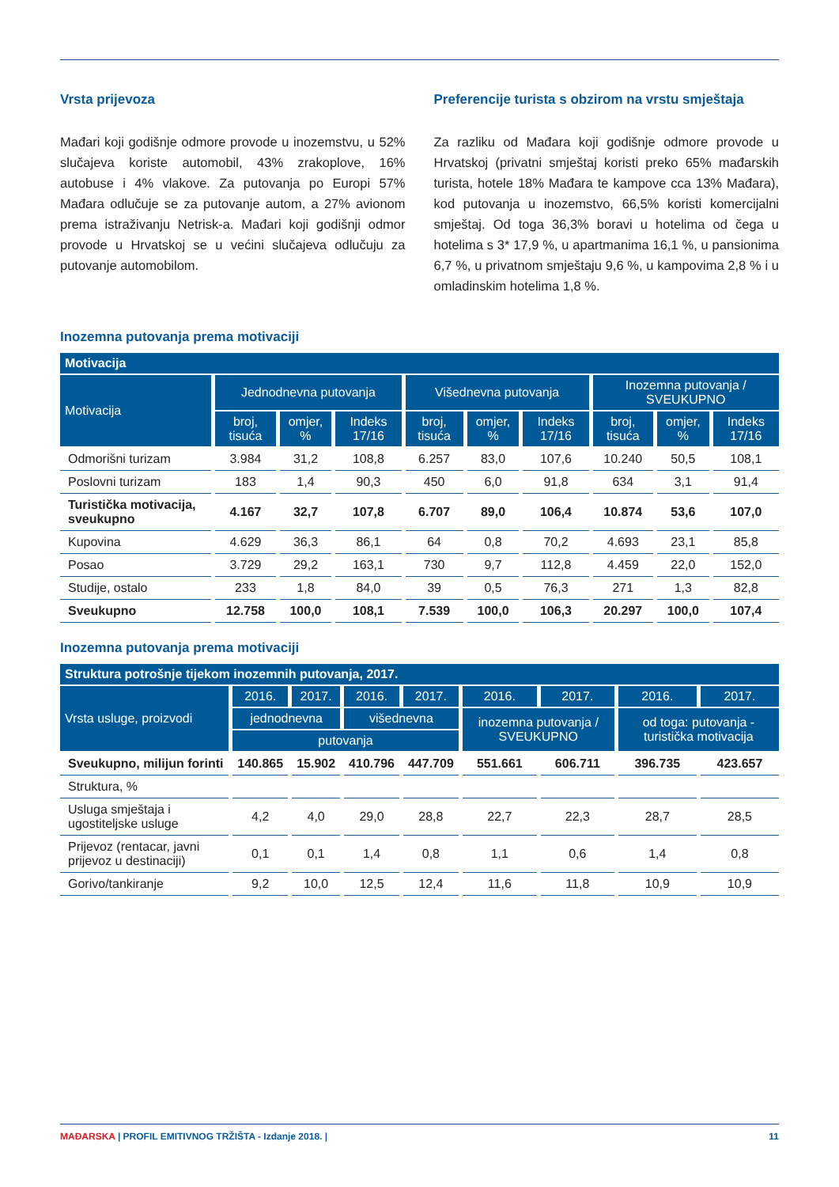Vrsta prijevoza
Mađari koji godišnje odmore provode u inozemstvu, u 52% slučajeva koriste automobil, 43% zrakoplove, 16% autobuse i 4% vlakove. Za putovanja po Europi 57% Mađara odlučuje se za putovanje autom, a 27% avionom prema istraživanju Netrisk-a. Mađari koji godišnji odmor provode u Hrvatskoj se u većini slučajeva odlučuju za putovanje automobilom.
Preferencije turista s obzirom na vrstu smještaja
Za razliku od Mađara koji godišnje odmore provode u Hrvatskoj (privatni smještaj koristi preko 65% mađarskih turista, hotele 18% Mađara te kampove cca 13% Mađara), kod putovanja u inozemstvo, 66,5% koristi komercijalni smještaj. Od toga 36,3% boravi u hotelima od čega u hotelima s 3* 17,9 %, u apartmanima 16,1 %, u pansionima 6,7 %, u privatnom smještaju 9,6 %, u kampovima 2,8 % i u omladinskim hotelima 1,8 %.
Inozemna putovanja prema motivaciji
| Motivacija | | | | | | | | | |
| --- | --- | --- | --- | --- | --- | --- | --- | --- | --- |
| Motivacija | Jednodnevna putovanja | | | Višednevna putovanja | | | Inozemna putovanja / SVEUKUPNO | | |
| | broj, tisuća | omjer, % | Indeks 17/16 | broj, tisuća | omjer, % | Indeks 17/16 | broj, tisuća | omjer, % | Indeks 17/16 |
| Odmorišni turizam | 3.984 | 31,2 | 108,8 | 6.257 | 83,0 | 107,6 | 10.240 | 50,5 | 108,1 |
| Poslovni turizam | 183 | 1,4 | 90,3 | 450 | 6,0 | 91,8 | 634 | 3,1 | 91,4 |
| Turistička motivacija, sveukupno | 4.167 | 32,7 | 107,8 | 6.707 | 89,0 | 106,4 | 10.874 | 53,6 | 107,0 |
| Kupovina | 4.629 | 36,3 | 86,1 | 64 | 0,8 | 70,2 | 4.693 | 23,1 | 85,8 |
| Posao | 3.729 | 29,2 | 163,1 | 730 | 9,7 | 112,8 | 4.459 | 22,0 | 152,0 |
| Studije, ostalo | 233 | 1,8 | 84,0 | 39 | 0,5 | 76,3 | 271 | 1,3 | 82,8 |
| Sveukupno | 12.758 | 100,0 | 108,1 | 7.539 | 100,0 | 106,3 | 20.297 | 100,0 | 107,4 |
Inozemna putovanja prema motivaciji
| Struktura potrošnje tijekom inozemnih putovanja, 2017. | | | | | | | | |
| --- | --- | --- | --- | --- | --- | --- | --- | --- |
| Vrsta usluge, proizvodi | 2016. | 2017. | 2016. | 2017. | 2016. | 2017. | 2016. | 2017. |
| | jednodnevna | | višednevna | | inozemna putovanja / SVEUKUPNO | | od toga: putovanja - turistička motivacija | |
| | putovanja | | | | | | | |
| Sveukupno, milijun forinti | 140.865 | 15.902 | 410.796 | 447.709 | 551.661 | 606.711 | 396.735 | 423.657 |
| Struktura, % | | | | | | | | |
| Usluga smještaja i ugostiteljske usluge | 4,2 | 4,0 | 29,0 | 28,8 | 22,7 | 22,3 | 28,7 | 28,5 |
| Prijevoz (rentacar, javni prijevoz u destinaciji) | 0,1 | 0,1 | 1,4 | 0,8 | 1,1 | 0,6 | 1,4 | 0,8 |
| Gorivo/tankiranje | 9,2 | 10,0 | 12,5 | 12,4 | 11,6 | 11,8 | 10,9 | 10,9 |
MAĐARSKA | PROFIL EMITIVNOG TRŽIŠTA - Izdanje 2018. | 11